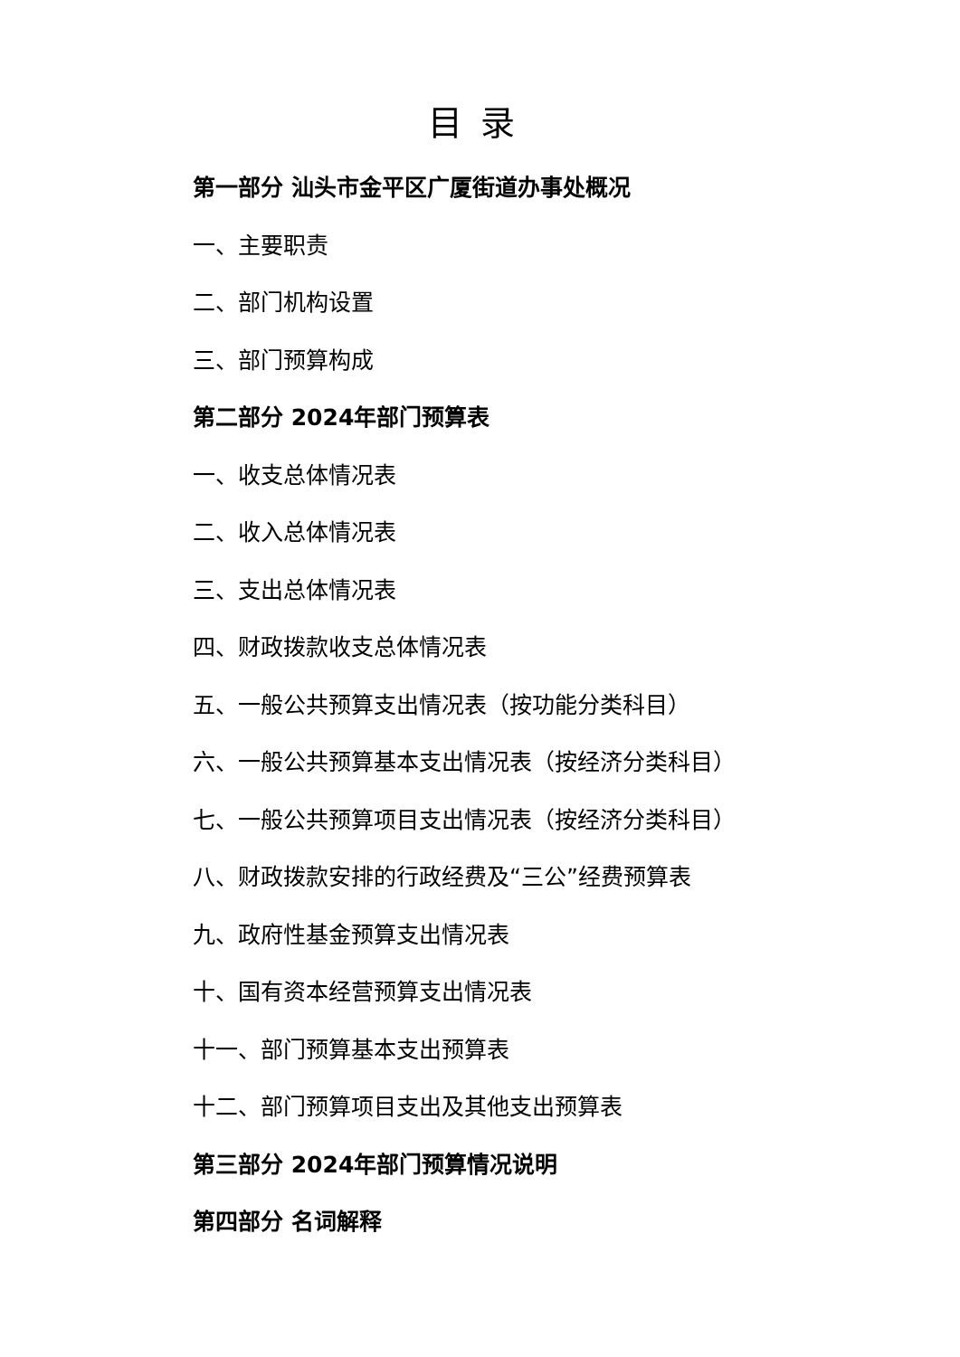目录
第一部分 汕头市金平区广厦街道办事处概况
一、主要职责
二、部门机构设置
三、部门预算构成
第二部分 2024年部门预算表
一、收支总体情况表
二、收入总体情况表
三、支出总体情况表
四、财政拨款收支总体情况表
五、一般公共预算支出情况表（按功能分类科目）
六、一般公共预算基本支出情况表（按经济分类科目）
七、一般公共预算项目支出情况表（按经济分类科目）
八、财政拨款安排的行政经费及“三公”经费预算表
九、政府性基金预算支出情况表
十、国有资本经营预算支出情况表
十一、部门预算基本支出预算表
十二、部门预算项目支出及其他支出预算表
第三部分 2024年部门预算情况说明
第四部分 名词解释